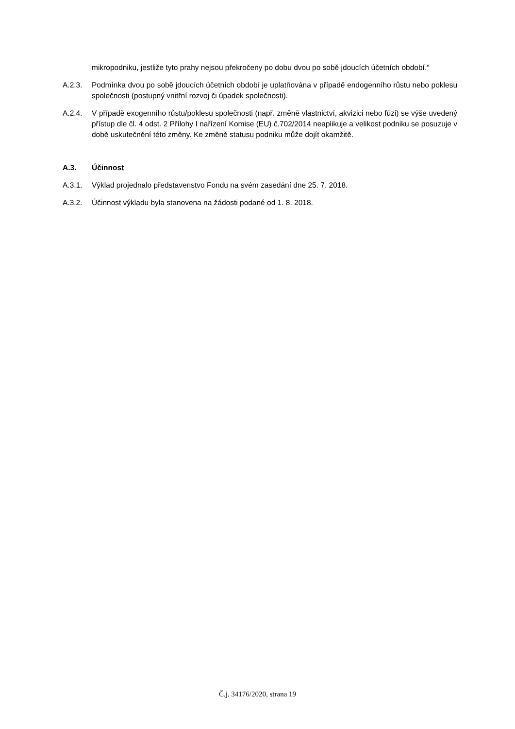mikropodniku, jestliže tyto prahy nejsou překročeny po dobu dvou po sobě jdoucích účetních období.“
A.2.3. Podmínka dvou po sobě jdoucích účetních období je uplatňována v případě endogenního růstu nebo poklesu společnosti (postupný vnitřní rozvoj či úpadek společnosti).
A.2.4. V případě exogenního růstu/poklesu společnosti (např. změně vlastnictví, akvizici nebo fúzi) se výše uvedený přístup dle čl. 4 odst. 2 Přílohy I nařízení Komise (EU) č.702/2014 neaplikuje a velikost podniku se posuzuje v době uskutečnění této změny. Ke změně statusu podniku může dojít okamžitě.
A.3. Účinnost
A.3.1. Výklad projednalo představenstvo Fondu na svém zasedání dne 25. 7. 2018.
A.3.2. Účinnost výkladu byla stanovena na žádosti podané od 1. 8. 2018.
Č.j. 34176/2020, strana 19